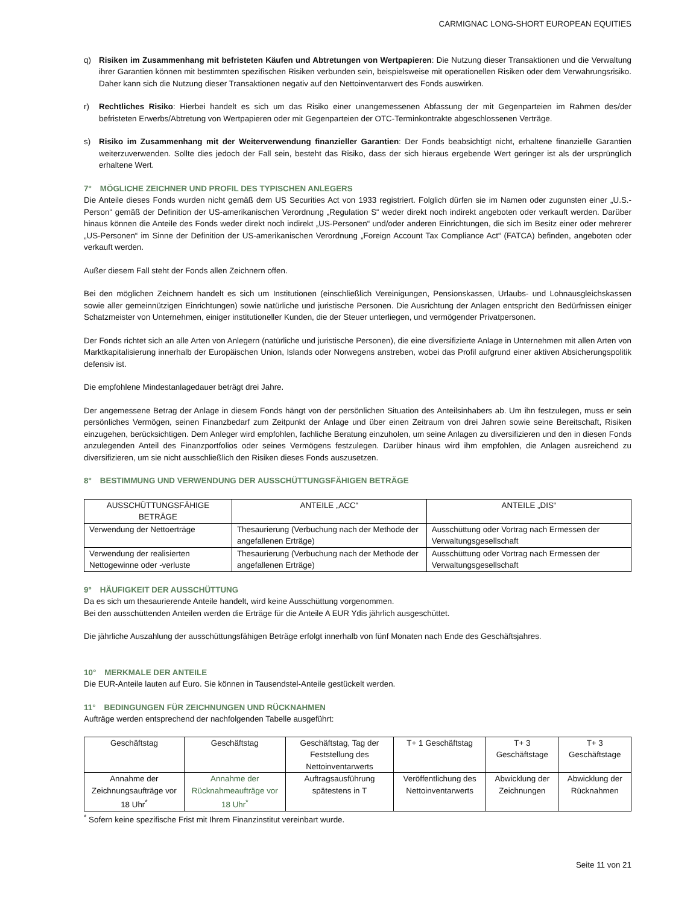CARMIGNAC LONG-SHORT EUROPEAN EQUITIES
q) Risiken im Zusammenhang mit befristeten Käufen und Abtretungen von Wertpapieren: Die Nutzung dieser Transaktionen und die Verwaltung ihrer Garantien können mit bestimmten spezifischen Risiken verbunden sein, beispielsweise mit operationellen Risiken oder dem Verwahrungsrisiko. Daher kann sich die Nutzung dieser Transaktionen negativ auf den Nettoinventarwert des Fonds auswirken.
r) Rechtliches Risiko: Hierbei handelt es sich um das Risiko einer unangemessenen Abfassung der mit Gegenparteien im Rahmen des/der befristeten Erwerbs/Abtretung von Wertpapieren oder mit Gegenparteien der OTC-Terminkontrakte abgeschlossenen Verträge.
s) Risiko im Zusammenhang mit der Weiterverwendung finanzieller Garantien: Der Fonds beabsichtigt nicht, erhaltene finanzielle Garantien weiterzuverwenden. Sollte dies jedoch der Fall sein, besteht das Risiko, dass der sich hieraus ergebende Wert geringer ist als der ursprünglich erhaltene Wert.
7° MÖGLICHE ZEICHNER UND PROFIL DES TYPISCHEN ANLEGERS
Die Anteile dieses Fonds wurden nicht gemäß dem US Securities Act von 1933 registriert. Folglich dürfen sie im Namen oder zugunsten einer „U.S.-Person“ gemäß der Definition der US-amerikanischen Verordnung „Regulation S“ weder direkt noch indirekt angeboten oder verkauft werden. Darüber hinaus können die Anteile des Fonds weder direkt noch indirekt „US-Personen“ und/oder anderen Einrichtungen, die sich im Besitz einer oder mehrerer „US-Personen“ im Sinne der Definition der US-amerikanischen Verordnung „Foreign Account Tax Compliance Act“ (FATCA) befinden, angeboten oder verkauft werden.
Außer diesem Fall steht der Fonds allen Zeichnern offen.
Bei den möglichen Zeichnern handelt es sich um Institutionen (einschließlich Vereinigungen, Pensionskassen, Urlaubs- und Lohnausgleichskassen sowie aller gemeinnützigen Einrichtungen) sowie natürliche und juristische Personen. Die Ausrichtung der Anlagen entspricht den Bedürfnissen einiger Schatzmeister von Unternehmen, einiger institutioneller Kunden, die der Steuer unterliegen, und vermögender Privatpersonen.
Der Fonds richtet sich an alle Arten von Anlegern (natürliche und juristische Personen), die eine diversifizierte Anlage in Unternehmen mit allen Arten von Marktkapitalisierung innerhalb der Europäischen Union, Islands oder Norwegens anstreben, wobei das Profil aufgrund einer aktiven Absicherungspolitik defensiv ist.
Die empfohlene Mindestanlagedauer beträgt drei Jahre.
Der angemessene Betrag der Anlage in diesem Fonds hängt von der persönlichen Situation des Anteilsinhabers ab. Um ihn festzulegen, muss er sein persönliches Vermögen, seinen Finanzbedarf zum Zeitpunkt der Anlage und über einen Zeitraum von drei Jahren sowie seine Bereitschaft, Risiken einzugehen, berücksichtigen. Dem Anleger wird empfohlen, fachliche Beratung einzuholen, um seine Anlagen zu diversifizieren und den in diesen Fonds anzulegenden Anteil des Finanzportfolios oder seines Vermögens festzulegen. Darüber hinaus wird ihm empfohlen, die Anlagen ausreichend zu diversifizieren, um sie nicht ausschließlich den Risiken dieses Fonds auszusetzen.
8° BESTIMMUNG UND VERWENDUNG DER AUSSCHÜTTUNGSFÄHIGEN BETRÄGE
| AUSSCHÜTTUNGSFÄHIGE BETRÄGE | ANTEILE „ACC“ | ANTEILE „DIS“ |
| Verwendung der Nettoerträge | Thesaurierung (Verbuchung nach der Methode der angefallenen Erträge) | Ausschüttung oder Vortrag nach Ermessen der Verwaltungsgesellschaft |
| Verwendung der realisierten Nettogewinne oder -verluste | Thesaurierung (Verbuchung nach der Methode der angefallenen Erträge) | Ausschüttung oder Vortrag nach Ermessen der Verwaltungsgesellschaft |
9° HÄUFIGKEIT DER AUSSCHÜTTUNG
Da es sich um thesaurierende Anteile handelt, wird keine Ausschüttung vorgenommen.
Bei den ausschüttenden Anteilen werden die Erträge für die Anteile A EUR Ydis jährlich ausgeschüttet.
Die jährliche Auszahlung der ausschüttungsfähigen Beträge erfolgt innerhalb von fünf Monaten nach Ende des Geschäftsjahres.
10° MERKMALE DER ANTEILE
Die EUR-Anteile lauten auf Euro. Sie können in Tausendstel-Anteile gestückelt werden.
11° BEDINGUNGEN FÜR ZEICHNUNGEN UND RÜCKNAHMEN
Aufträge werden entsprechend der nachfolgenden Tabelle ausgeführt:
| Geschäftstag | Geschäftstag | Geschäftstag, Tag der Feststellung des Nettoinventarwerts | T+ 1 Geschäftstag | T+ 3 Geschäftstage | T+ 3 Geschäftstage |
| Annahme der Zeichnungsaufträge vor 18 Uhr<sup>*</sup> | Annahme der Rücknahmeaufträge vor 18 Uhr<sup>*</sup> | Auftragsausführung spätestens in T | Veröffentlichung des Nettoinventarwerts | Abwicklung der Zeichnungen | Abwicklung der Rücknahmen |
<sup>*</sup> Sofern keine spezifische Frist mit Ihrem Finanzinstitut vereinbart wurde.
Seite 11 von 21